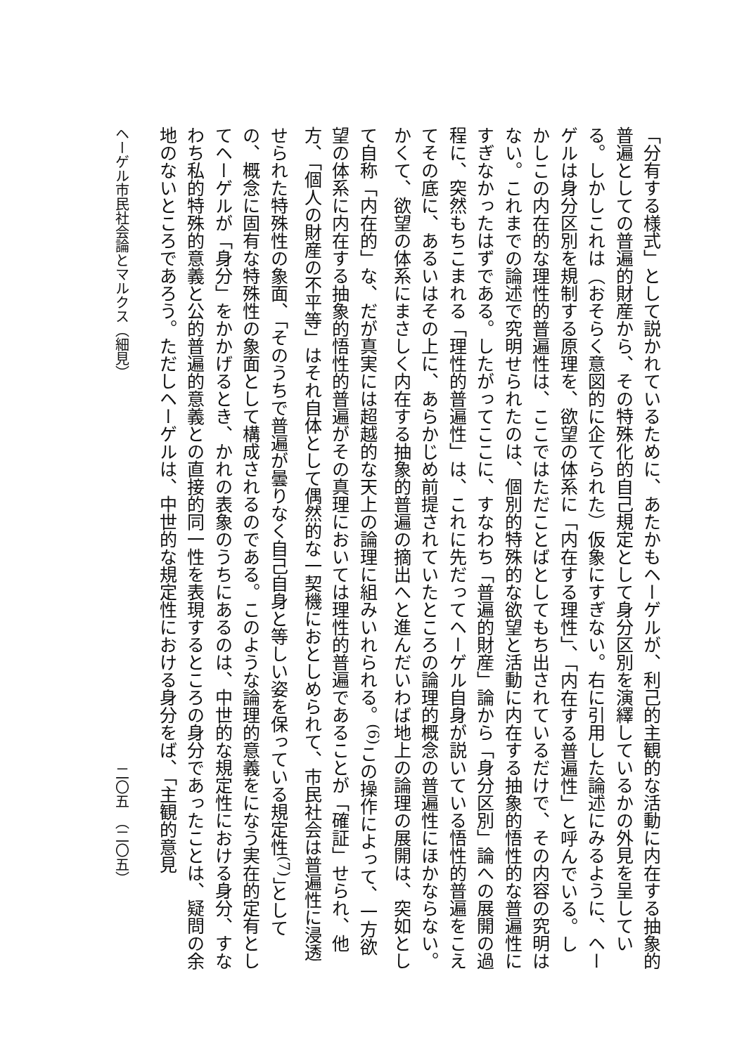「分有する様式」として説かれているために、あたかもヘーゲルが、利己的主観的な活動に内在する抽象的普遍としての普遍的財産から、その特殊化的自己規定として身分区別を演繹しているかの外見を呈している。しかしこれは（おそらく意図的に企てられた）仮象にすぎない。右に引用した論述にみるように、ヘーゲルは身分区別を規制する原理を、欲望の体系に「内在する理性」、「内在する普遍性」と呼んでいる。しかしこの内在的な理性的普遍性は、ここではただことばとしてもち出されているだけで、その内容の究明はない。これまでの論述で究明せられたのは、個別的特殊的な欲望と活動に内在する抽象的悟性的な普遍性にすぎなかったはずである。したがってここに、すなわち「普遍的財産」論から「身分区別」論への展開の過程に、突然もちこまれる「理性的普遍性」は、これに先だってヘーゲル自身が説いている悟性的普遍をこえてその底に、あるいはその上に、あらかじめ前提されていたところの論理的概念の普遍性にほかならない。かくて、欲望の体系にまさしく内在する抽象的普遍の摘出へと進んだいわば地上の論理の展開は、突如として自称「内在的」な、だが真実には超越的な天上の論理に組みいれられる。<sup>(6)</sup>この操作によって、一方欲望の体系に内在する抽象的悟性的普遍がその真理においては理性的普遍であることが「確証」せられ、他方、「個人の財産の不平等」はそれ自体として偶然的な一契機におとしめられて、市民社会は普遍性に浸透せられた特殊性の象面、「そのうちで普遍が曇りなく自己自身と等しい姿を保っている規定性<sup>(7)</sup>」としての、概念に固有な特殊性の象面として構成されるのである。このような論理的意義をになう実在的定有としてヘーゲルが「身分」をかかげるとき、かれの表象のうちにあるのは、中世的な規定性における身分、すなわち私的特殊的意義と公的普遍的意義との直接的同一性を表現するところの身分であったことは、疑問の余地のないところであろう。ただしヘーゲルは、中世的な規定性における身分をば、「主観的意見
ヘーゲル市民社会論とマルクス（細見） 二〇五　（二〇五）